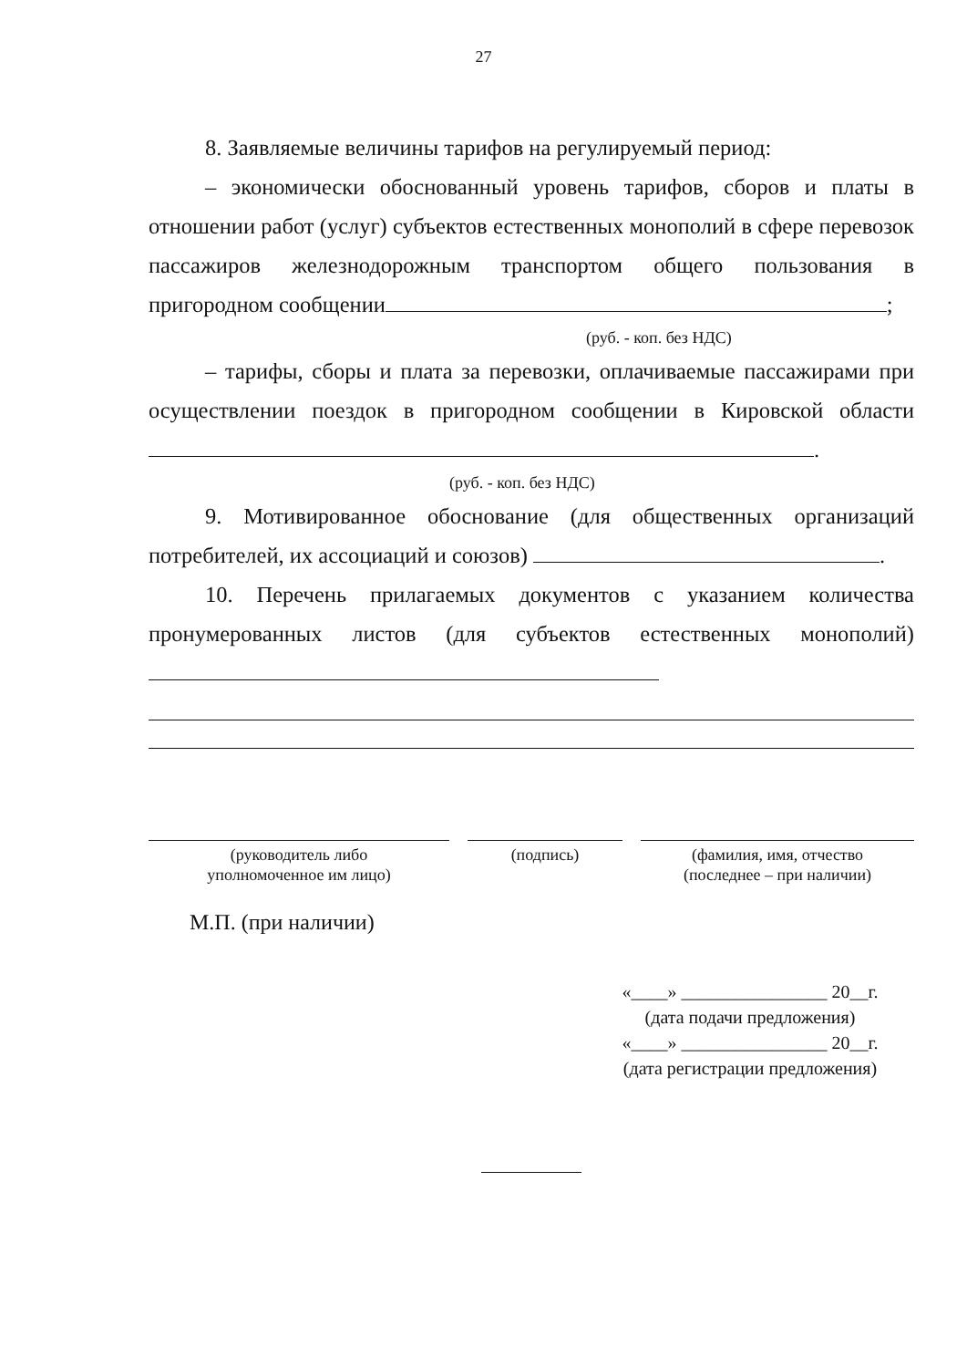27
8. Заявляемые величины тарифов на регулируемый период:
– экономически обоснованный уровень тарифов, сборов и платы в отношении работ (услуг) субъектов естественных монополий в сфере перевозок пассажиров железнодорожным транспортом общего пользования в пригородном сообщении ;
(руб. - коп. без НДС)
– тарифы, сборы и плата за перевозки, оплачиваемые пассажирами при осуществлении поездок в пригородном сообщении в Кировской области .
(руб. - коп. без НДС)
9. Мотивированное обоснование (для общественных организаций потребителей, их ассоциаций и союзов) .
10. Перечень прилагаемых документов с указанием количества пронумерованных листов (для субъектов естественных монополий)
(руководитель либо
уполномоченное им лицо)
(подпись) (фамилия, имя, отчество
(последнее – при наличии)
М.П. (при наличии)
«____» ________________ 20__г.
(дата подачи предложения)
«____» ________________ 20__г.
(дата регистрации предложения)